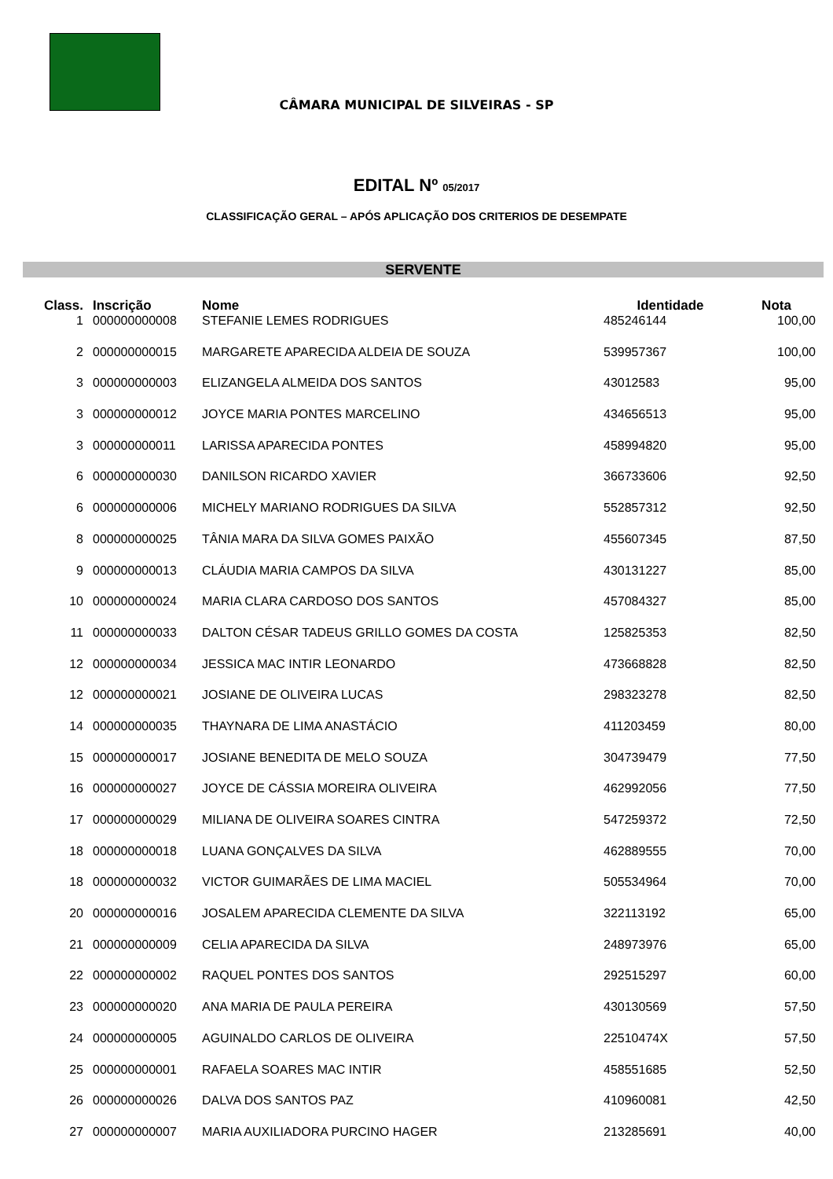CÂMARA MUNICIPAL DE SILVEIRAS - SP
EDITAL Nº 05/2017
CLASSIFICAÇÃO GERAL – APÓS APLICAÇÃO DOS CRITERIOS DE DESEMPATE
SERVENTE
| Class. | Inscrição | Nome | Identidade | Nota |
| --- | --- | --- | --- | --- |
| 1 | 000000000008 | STEFANIE LEMES RODRIGUES | 485246144 | 100,00 |
| 2 | 000000000015 | MARGARETE APARECIDA ALDEIA DE SOUZA | 539957367 | 100,00 |
| 3 | 000000000003 | ELIZANGELA ALMEIDA DOS SANTOS | 43012583 | 95,00 |
| 3 | 000000000012 | JOYCE MARIA PONTES MARCELINO | 434656513 | 95,00 |
| 3 | 000000000011 | LARISSA APARECIDA PONTES | 458994820 | 95,00 |
| 6 | 000000000030 | DANILSON RICARDO XAVIER | 366733606 | 92,50 |
| 6 | 000000000006 | MICHELY MARIANO RODRIGUES DA SILVA | 552857312 | 92,50 |
| 8 | 000000000025 | TÂNIA MARA DA SILVA GOMES PAIXÃO | 455607345 | 87,50 |
| 9 | 000000000013 | CLÁUDIA MARIA CAMPOS DA SILVA | 430131227 | 85,00 |
| 10 | 000000000024 | MARIA CLARA CARDOSO DOS SANTOS | 457084327 | 85,00 |
| 11 | 000000000033 | DALTON CÉSAR TADEUS GRILLO GOMES DA COSTA | 125825353 | 82,50 |
| 12 | 000000000034 | JESSICA MAC INTIR LEONARDO | 473668828 | 82,50 |
| 12 | 000000000021 | JOSIANE DE OLIVEIRA LUCAS | 298323278 | 82,50 |
| 14 | 000000000035 | THAYNARA DE LIMA ANASTÁCIO | 411203459 | 80,00 |
| 15 | 000000000017 | JOSIANE BENEDITA DE MELO SOUZA | 304739479 | 77,50 |
| 16 | 000000000027 | JOYCE DE CÁSSIA MOREIRA OLIVEIRA | 462992056 | 77,50 |
| 17 | 000000000029 | MILIANA DE OLIVEIRA SOARES CINTRA | 547259372 | 72,50 |
| 18 | 000000000018 | LUANA GONÇALVES DA SILVA | 462889555 | 70,00 |
| 18 | 000000000032 | VICTOR GUIMARÃES DE LIMA MACIEL | 505534964 | 70,00 |
| 20 | 000000000016 | JOSALEM APARECIDA CLEMENTE DA SILVA | 322113192 | 65,00 |
| 21 | 000000000009 | CELIA APARECIDA DA SILVA | 248973976 | 65,00 |
| 22 | 000000000002 | RAQUEL PONTES DOS SANTOS | 292515297 | 60,00 |
| 23 | 000000000020 | ANA MARIA DE PAULA PEREIRA | 430130569 | 57,50 |
| 24 | 000000000005 | AGUINALDO CARLOS DE OLIVEIRA | 22510474X | 57,50 |
| 25 | 000000000001 | RAFAELA SOARES MAC INTIR | 458551685 | 52,50 |
| 26 | 000000000026 | DALVA DOS SANTOS PAZ | 410960081 | 42,50 |
| 27 | 000000000007 | MARIA AUXILIADORA PURCINO HAGER | 213285691 | 40,00 |